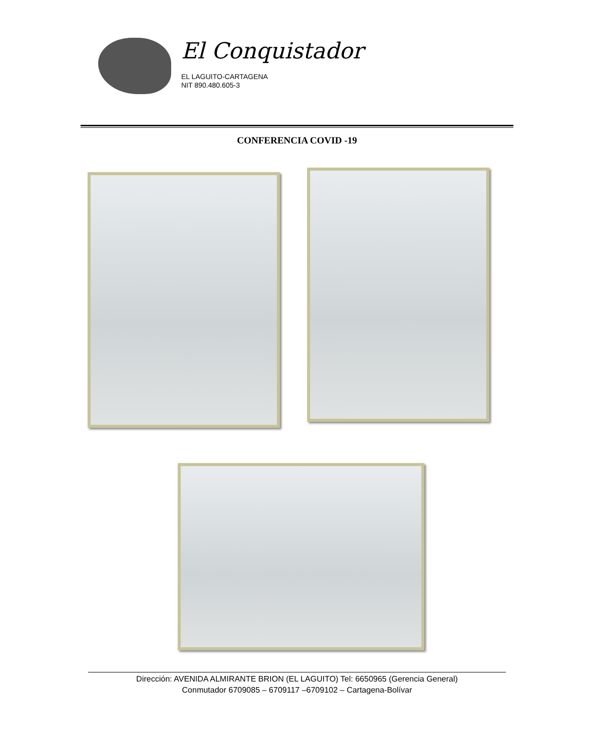El Conquistador
EL LAGUITO-CARTAGENA
NIT 890.480.605-3
CONFERENCIA COVID -19
Dirección: AVENIDA ALMIRANTE BRION (EL LAGUITO) Tel: 6650965 (Gerencia General)
Conmutador 6709085 – 6709117 –6709102 – Cartagena-Bolívar